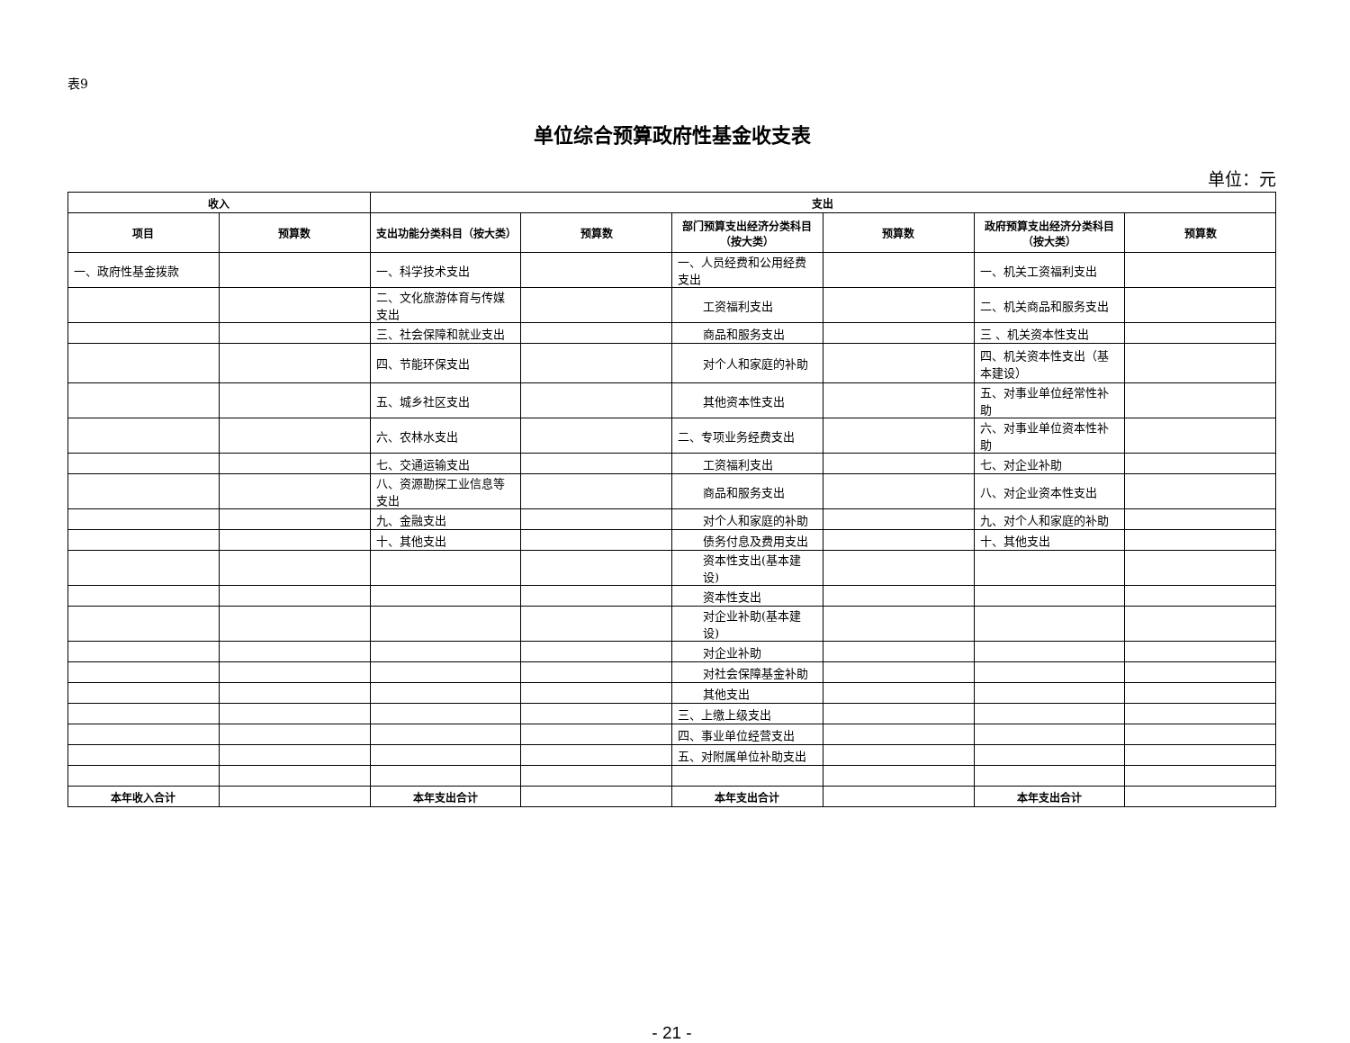表9
单位综合预算政府性基金收支表
单位：元
| 收入 | | 支出 | | | | | |
| --- | --- | --- | --- | --- | --- | --- | --- |
| 项目 | 预算数 | 支出功能分类科目（按大类） | 预算数 | 部门预算支出经济分类科目（按大类） | 预算数 | 政府预算支出经济分类科目（按大类） | 预算数 |
| 一、政府性基金拨款 | | 一、科学技术支出 | | 一、人员经费和公用经费支出 | | 一、机关工资福利支出 | |
| | | 二、文化旅游体育与传媒支出 | | 工资福利支出 | | 二、机关商品和服务支出 | |
| | | 三、社会保障和就业支出 | | 商品和服务支出 | | 三 、机关资本性支出 | |
| | | 四、节能环保支出 | | 对个人和家庭的补助 | | 四、机关资本性支出（基本建设） | |
| | | 五、城乡社区支出 | | 其他资本性支出 | | 五、对事业单位经常性补助 | |
| | | 六、农林水支出 | | 二、专项业务经费支出 | | 六、对事业单位资本性补助 | |
| | | 七、交通运输支出 | | 工资福利支出 | | 七、对企业补助 | |
| | | 八、资源勘探工业信息等支出 | | 商品和服务支出 | | 八、对企业资本性支出 | |
| | | 九、金融支出 | | 对个人和家庭的补助 | | 九、对个人和家庭的补助 | |
| | | 十、其他支出 | | 债务付息及费用支出 | | 十、其他支出 | |
| | | | | 资本性支出(基本建设) | | | |
| | | | | 资本性支出 | | | |
| | | | | 对企业补助(基本建设) | | | |
| | | | | 对企业补助 | | | |
| | | | | 对社会保障基金补助 | | | |
| | | | | 其他支出 | | | |
| | | | | 三、上缴上级支出 | | | |
| | | | | 四、事业单位经营支出 | | | |
| | | | | 五、对附属单位补助支出 | | | |
| 本年收入合计 | | 本年支出合计 | | 本年支出合计 | | 本年支出合计 | |
- 21 -